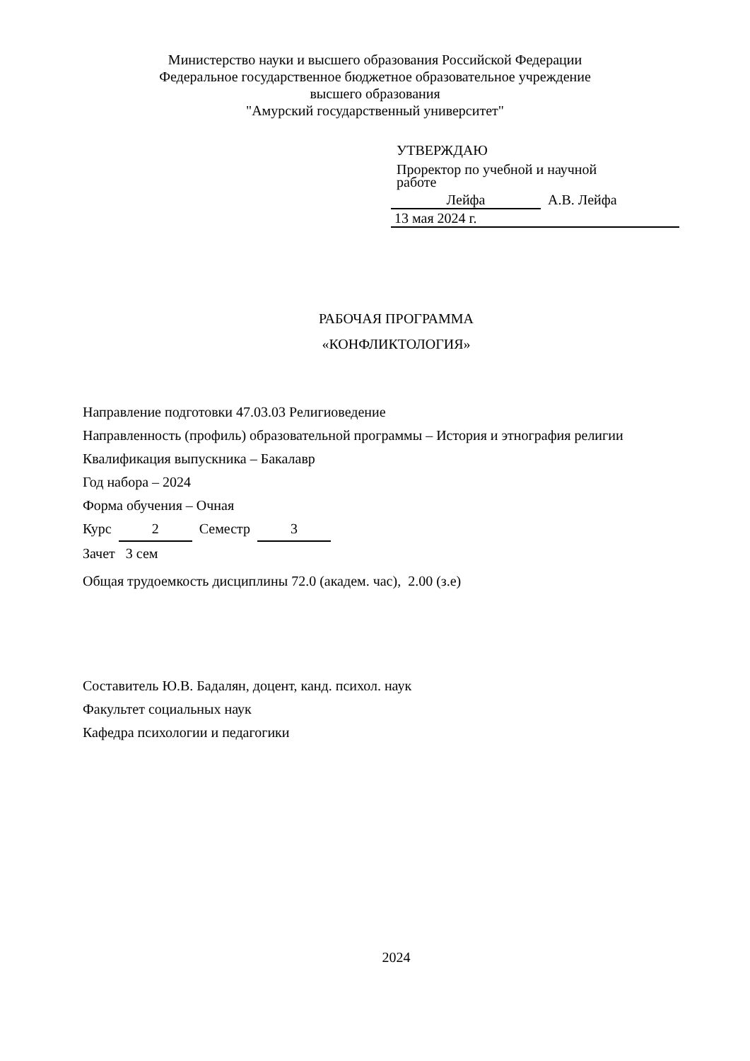Министерство науки и высшего образования Российской Федерации
Федеральное государственное бюджетное образовательное учреждение
высшего образования
"Амурский государственный университет"
УТВЕРЖДАЮ
Проректор по учебной и научной
работе
Лейфа А.В. Лейфа
13 мая 2024 г.
РАБОЧАЯ ПРОГРАММА
«КОНФЛИКТОЛОГИЯ»
Направление подготовки 47.03.03 Религиоведение
Направленность (профиль) образовательной программы – История и этнография религии
Квалификация выпускника – Бакалавр
Год набора – 2024
Форма обучения – Очная
Курс 2 Семестр 3
Зачет 3 сем
Общая трудоемкость дисциплины 72.0 (академ. час), 2.00 (з.е)
Составитель Ю.В. Бадалян, доцент, канд. психол. наук
Факультет социальных наук
Кафедра психологии и педагогики
2024